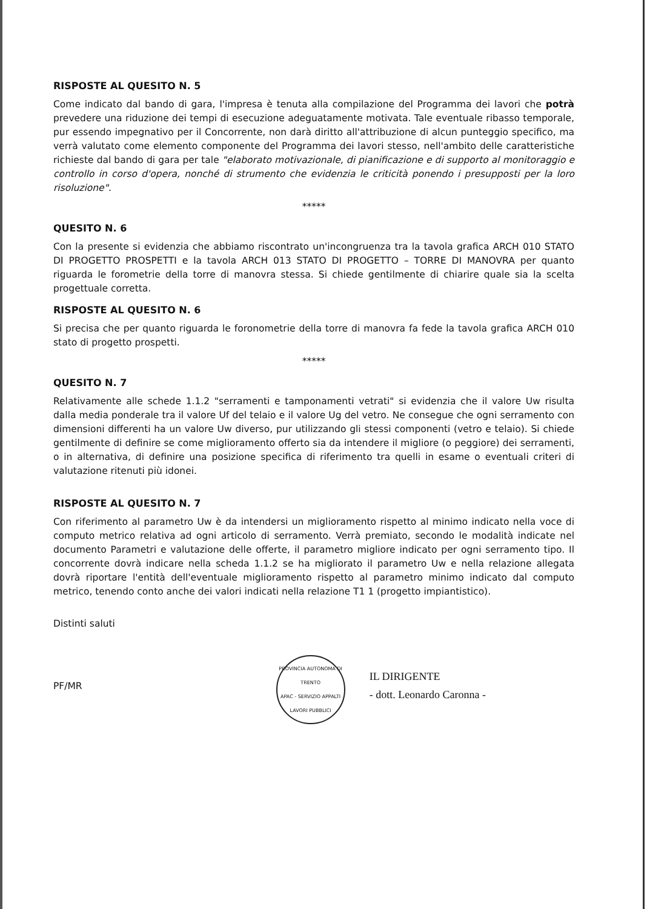RISPOSTE AL QUESITO N. 5
Come indicato dal bando di gara, l'impresa è tenuta alla compilazione del Programma dei lavori che potrà prevedere una riduzione dei tempi di esecuzione adeguatamente motivata. Tale eventuale ribasso temporale, pur essendo impegnativo per il Concorrente, non darà diritto all'attribuzione di alcun punteggio specifico, ma verrà valutato come elemento componente del Programma dei lavori stesso, nell'ambito delle caratteristiche richieste dal bando di gara per tale "elaborato motivazionale, di pianificazione e di supporto al monitoraggio e controllo in corso d'opera, nonché di strumento che evidenzia le criticità ponendo i presupposti per la loro risoluzione".
*****
QUESITO N. 6
Con la presente si evidenzia che abbiamo riscontrato un'incongruenza tra la tavola grafica ARCH 010 STATO DI PROGETTO PROSPETTI e la tavola ARCH 013 STATO DI PROGETTO – TORRE DI MANOVRA per quanto riguarda le forometrie della torre di manovra stessa. Si chiede gentilmente di chiarire quale sia la scelta progettuale corretta.
RISPOSTE AL QUESITO N. 6
Si precisa che per quanto riguarda le foronometrie della torre di manovra fa fede la tavola grafica ARCH 010 stato di progetto prospetti.
*****
QUESITO N. 7
Relativamente alle schede 1.1.2 "serramenti e tamponamenti vetrati" si evidenzia che il valore Uw risulta dalla media ponderale tra il valore Uf del telaio e il valore Ug del vetro. Ne consegue che ogni serramento con dimensioni differenti ha un valore Uw diverso, pur utilizzando gli stessi componenti (vetro e telaio). Si chiede gentilmente di definire se come miglioramento offerto sia da intendere il migliore (o peggiore) dei serramenti, o in alternativa, di definire una posizione specifica di riferimento tra quelli in esame o eventuali criteri di valutazione ritenuti più idonei.
RISPOSTE AL QUESITO N. 7
Con riferimento al parametro Uw è da intendersi un miglioramento rispetto al minimo indicato nella voce di computo metrico relativa ad ogni articolo di serramento. Verrà premiato, secondo le modalità indicate nel documento Parametri e valutazione delle offerte, il parametro migliore indicato per ogni serramento tipo. Il concorrente dovrà indicare nella scheda 1.1.2 se ha migliorato il parametro Uw e nella relazione allegata dovrà riportare l'entità dell'eventuale miglioramento rispetto al parametro minimo indicato dal computo metrico, tenendo conto anche dei valori indicati nella relazione T1 1 (progetto impiantistico).
Distinti saluti
PF/MR
PROVINCIA AUTONOMA DI TRENTO
APAC - SERVIZIO APPALTI LAVORI PUBBLICI
IL DIRIGENTE
- dott. Leonardo Caronna -